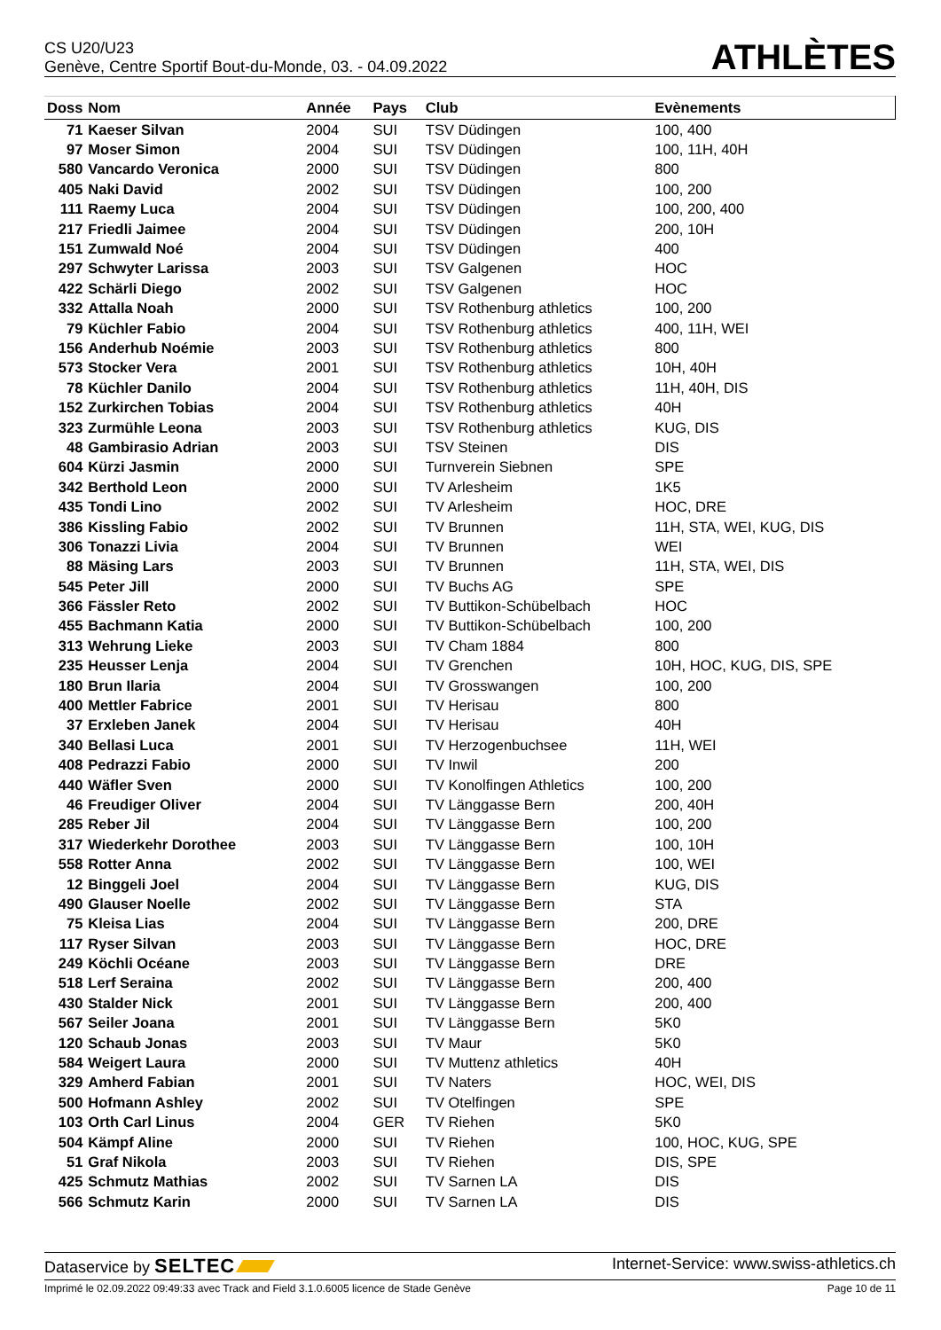CS U20/U23
Genève, Centre Sportif Bout-du-Monde, 03. - 04.09.2022
ATHLÈTES
| Doss | Nom | Année | Pays | Club | Evènements |
| --- | --- | --- | --- | --- | --- |
| 71 | Kaeser Silvan | 2004 | SUI | TSV Düdingen | 100, 400 |
| 97 | Moser Simon | 2004 | SUI | TSV Düdingen | 100, 11H, 40H |
| 580 | Vancardo Veronica | 2000 | SUI | TSV Düdingen | 800 |
| 405 | Naki David | 2002 | SUI | TSV Düdingen | 100, 200 |
| 111 | Raemy Luca | 2004 | SUI | TSV Düdingen | 100, 200, 400 |
| 217 | Friedli Jaimee | 2004 | SUI | TSV Düdingen | 200, 10H |
| 151 | Zumwald Noé | 2004 | SUI | TSV Düdingen | 400 |
| 297 | Schwyter Larissa | 2003 | SUI | TSV Galgenen | HOC |
| 422 | Schärli Diego | 2002 | SUI | TSV Galgenen | HOC |
| 332 | Attalla Noah | 2000 | SUI | TSV Rothenburg athletics | 100, 200 |
| 79 | Küchler Fabio | 2004 | SUI | TSV Rothenburg athletics | 400, 11H, WEI |
| 156 | Anderhub Noémie | 2003 | SUI | TSV Rothenburg athletics | 800 |
| 573 | Stocker Vera | 2001 | SUI | TSV Rothenburg athletics | 10H, 40H |
| 78 | Küchler Danilo | 2004 | SUI | TSV Rothenburg athletics | 11H, 40H, DIS |
| 152 | Zurkirchen Tobias | 2004 | SUI | TSV Rothenburg athletics | 40H |
| 323 | Zurmühle Leona | 2003 | SUI | TSV Rothenburg athletics | KUG, DIS |
| 48 | Gambirasio Adrian | 2003 | SUI | TSV Steinen | DIS |
| 604 | Kürzi Jasmin | 2000 | SUI | Turnverein Siebnen | SPE |
| 342 | Berthold Leon | 2000 | SUI | TV Arlesheim | 1K5 |
| 435 | Tondi Lino | 2002 | SUI | TV Arlesheim | HOC, DRE |
| 386 | Kissling Fabio | 2002 | SUI | TV Brunnen | 11H, STA, WEI, KUG, DIS |
| 306 | Tonazzi Livia | 2004 | SUI | TV Brunnen | WEI |
| 88 | Mäsing Lars | 2003 | SUI | TV Brunnen | 11H, STA, WEI, DIS |
| 545 | Peter Jill | 2000 | SUI | TV Buchs AG | SPE |
| 366 | Fässler Reto | 2002 | SUI | TV Buttikon-Schübelbach | HOC |
| 455 | Bachmann Katia | 2000 | SUI | TV Buttikon-Schübelbach | 100, 200 |
| 313 | Wehrung Lieke | 2003 | SUI | TV Cham 1884 | 800 |
| 235 | Heusser Lenja | 2004 | SUI | TV Grenchen | 10H, HOC, KUG, DIS, SPE |
| 180 | Brun Ilaria | 2004 | SUI | TV Grosswangen | 100, 200 |
| 400 | Mettler Fabrice | 2001 | SUI | TV Herisau | 800 |
| 37 | Erxleben Janek | 2004 | SUI | TV Herisau | 40H |
| 340 | Bellasi Luca | 2001 | SUI | TV Herzogenbuchsee | 11H, WEI |
| 408 | Pedrazzi Fabio | 2000 | SUI | TV Inwil | 200 |
| 440 | Wäfler Sven | 2000 | SUI | TV Konolfingen Athletics | 100, 200 |
| 46 | Freudiger Oliver | 2004 | SUI | TV Länggasse Bern | 200, 40H |
| 285 | Reber Jil | 2004 | SUI | TV Länggasse Bern | 100, 200 |
| 317 | Wiederkehr Dorothee | 2003 | SUI | TV Länggasse Bern | 100, 10H |
| 558 | Rotter Anna | 2002 | SUI | TV Länggasse Bern | 100, WEI |
| 12 | Binggeli Joel | 2004 | SUI | TV Länggasse Bern | KUG, DIS |
| 490 | Glauser Noelle | 2002 | SUI | TV Länggasse Bern | STA |
| 75 | Kleisa Lias | 2004 | SUI | TV Länggasse Bern | 200, DRE |
| 117 | Ryser Silvan | 2003 | SUI | TV Länggasse Bern | HOC, DRE |
| 249 | Köchli Océane | 2003 | SUI | TV Länggasse Bern | DRE |
| 518 | Lerf Seraina | 2002 | SUI | TV Länggasse Bern | 200, 400 |
| 430 | Stalder Nick | 2001 | SUI | TV Länggasse Bern | 200, 400 |
| 567 | Seiler Joana | 2001 | SUI | TV Länggasse Bern | 5K0 |
| 120 | Schaub Jonas | 2003 | SUI | TV Maur | 5K0 |
| 584 | Weigert Laura | 2000 | SUI | TV Muttenz athletics | 40H |
| 329 | Amherd Fabian | 2001 | SUI | TV Naters | HOC, WEI, DIS |
| 500 | Hofmann Ashley | 2002 | SUI | TV Otelfingen | SPE |
| 103 | Orth Carl Linus | 2004 | GER | TV Riehen | 5K0 |
| 504 | Kämpf Aline | 2000 | SUI | TV Riehen | 100, HOC, KUG, SPE |
| 51 | Graf Nikola | 2003 | SUI | TV Riehen | DIS, SPE |
| 425 | Schmutz Mathias | 2002 | SUI | TV Sarnen LA | DIS |
| 566 | Schmutz Karin | 2000 | SUI | TV Sarnen LA | DIS |
Dataservice by SELTEC Internet-Service: www.swiss-athletics.ch
Imprimé le 02.09.2022 09:49:33 avec Track and Field 3.1.0.6005 licence de Stade Genève Page 10 de 11